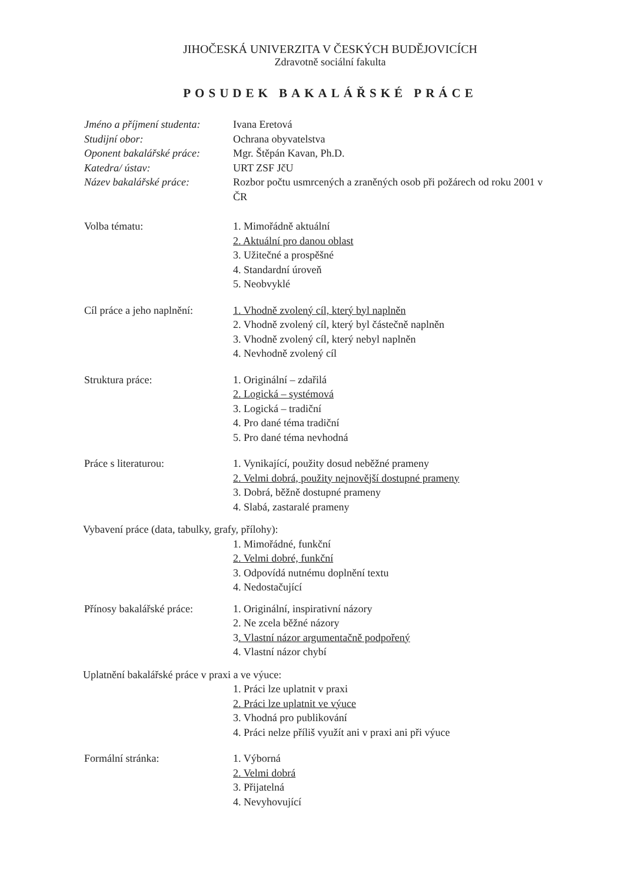JIHOČESKÁ UNIVERZITA V ČESKÝCH BUDĚJOVICÍCH
Zdravotně sociální fakulta
POSUDEK BAKALÁŘSKÉ PRÁCE
Jméno a příjmení studenta:
Ivana Eretová
Studijní obor: Ochrana obyvatelstva
Oponent bakalářské práce:
Mgr. Štěpán Kavan, Ph.D.
Katedra/ ústav: URT ZSF JčU
Název bakalářské práce: Rozbor počtu usmrcených a zraněných osob při požárech od roku 2001 v ČR
Volba tématu: 1. Mimořádně aktuální
2. Aktuální pro danou oblast
3. Užitečné a prospěšné
4. Standardní úroveň
5. Neobvyklé
Cíl práce a jeho naplnění:
1. Vhodně zvolený cíl, který byl naplněn
2. Vhodně zvolený cíl, který byl částečně naplněn
3. Vhodně zvolený cíl, který nebyl naplněn
4. Nevhodně zvolený cíl
Struktura práce: 1. Originální – zdařilá
2. Logická – systémová
3. Logická – tradiční
4. Pro dané téma tradiční
5. Pro dané téma nevhodná
Práce s literaturou: 1. Vynikající, použity dosud neběžné prameny
2. Velmi dobrá, použity nejnovější dostupné prameny
3. Dobrá, běžně dostupné prameny
4. Slabá, zastaralé prameny
Vybavení práce (data, tabulky, grafy, přílohy):
1. Mimořádné, funkční
2. Velmi dobré, funkční
3. Odpovídá nutnému doplnění textu
4. Nedostačující
Přínosy bakalářské práce:
1. Originální, inspirativní názory
2. Ne zcela běžné názory
3. Vlastní názor argumentačně podpořený
4. Vlastní názor chybí
Uplatnění bakalářské práce v praxi a ve výuce:
1. Práci lze uplatnit v praxi
2. Práci lze uplatnit ve výuce
3. Vhodná pro publikování
4. Práci nelze příliš využít ani v praxi ani při výuce
Formální stránka: 1. Výborná
2. Velmi dobrá
3. Přijatelná
4. Nevyhovující